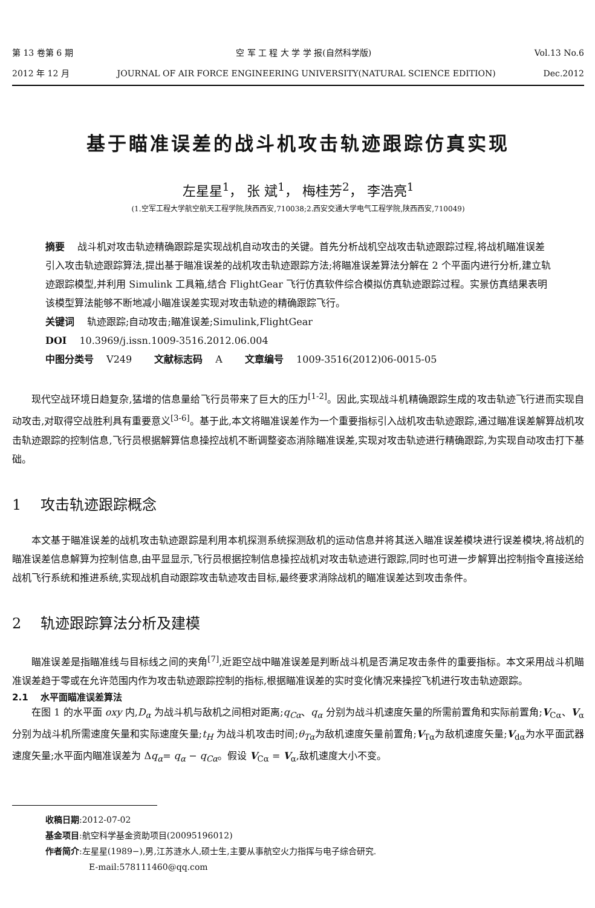第 13 卷第 6 期 空 军 工 程 大 学 学 报(自然科学版) Vol.13 No.6
2012 年 12 月 JOURNAL OF AIR FORCE ENGINEERING UNIVERSITY(NATURAL SCIENCE EDITION) Dec.2012
基于瞄准误差的战斗机攻击轨迹跟踪仿真实现
左星星<sup>1</sup>， 张 斌<sup>1</sup>， 梅桂芳<sup>2</sup>， 李浩亮<sup>1</sup>
(1.空军工程大学航空航天工程学院,陕西西安,710038;2.西安交通大学电气工程学院,陕西西安,710049)
摘要 　战斗机对攻击轨迹精确跟踪是实现战机自动攻击的关键。首先分析战机空战攻击轨迹跟踪过程,将战机瞄准误差引入攻击轨迹跟踪算法,提出基于瞄准误差的战机攻击轨迹跟踪方法;将瞄准误差算法分解在 2 个平面内进行分析,建立轨迹跟踪模型,并利用 Simulink 工具箱,结合 FlightGear 飞行仿真软件综合模拟仿真轨迹跟踪过程。实景仿真结果表明该模型算法能够不断地减小瞄准误差实现对攻击轨迹的精确跟踪飞行。
关键词 　轨迹跟踪;自动攻击;瞄准误差;Simulink,FlightGear
DOI 　10.3969/j.issn.1009-3516.2012.06.004
中图分类号 　V249 　　文献标志码 　A 　　文章编号 　1009-3516(2012)06-0015-05
现代空战环境日趋复杂,猛增的信息量给飞行员带来了巨大的压力<sup>[1-2]</sup>。因此,实现战斗机精确跟踪生成的攻击轨迹飞行进而实现自动攻击,对取得空战胜利具有重要意义<sup>[3-6]</sup>。基于此,本文将瞄准误差作为一个重要指标引入战机攻击轨迹跟踪,通过瞄准误差解算战机攻击轨迹跟踪的控制信息,飞行员根据解算信息操控战机不断调整姿态消除瞄准误差,实现对攻击轨迹进行精确跟踪,为实现自动攻击打下基础。
1 　攻击轨迹跟踪概念
本文基于瞄准误差的战机攻击轨迹跟踪是利用本机探测系统探测敌机的运动信息并将其送入瞄准误差模块进行误差模块,将战机的瞄准误差信息解算为控制信息,由平显显示,飞行员根据控制信息操控战机对攻击轨迹进行跟踪,同时也可进一步解算出控制指令直接送给战机飞行系统和推进系统,实现战机自动跟踪攻击轨迹攻击目标,最终要求消除战机的瞄准误差达到攻击条件。
2 　轨迹跟踪算法分析及建模
瞄准误差是指瞄准线与目标线之间的夹角<sup>[7]</sup>,近距空战中瞄准误差是判断战斗机是否满足攻击条件的重要指标。本文采用战斗机瞄准误差趋于零或在允许范围内作为攻击轨迹跟踪控制的指标,根据瞄准误差的实时变化情况来操控飞机进行攻击轨迹跟踪。
2.1 　水平面瞄准误差算法
在图 1 的水平面 oxy 内,D<sub>α</sub> 为战斗机与敌机之间相对距离;q<sub>Cα</sub>、q<sub>α</sub> 分别为战斗机速度矢量的所需前置角和实际前置角;V<sub>Cα</sub>、V<sub>α</sub> 分别为战斗机所需速度矢量和实际速度矢量;t<sub>H</sub> 为战斗机攻击时间;θ<sub>Tα</sub>为敌机速度矢量前置角;V<sub>Tα</sub>为敌机速度矢量;V<sub>dα</sub>为水平面武器速度矢量;水平面内瞄准误差为 Δq<sub>α</sub>= q<sub>α</sub> − q<sub>Cα</sub>。假设 V<sub>Cα</sub> = V<sub>α</sub>,敌机速度大小不变。
收稿日期:2012-07-02
基金项目:航空科学基金资助项目(20095196012)
作者简介:左星星(1989−),男,江苏涟水人,硕士生,主要从事航空火力指挥与电子综合研究.
E-mail:578111460@qq.com